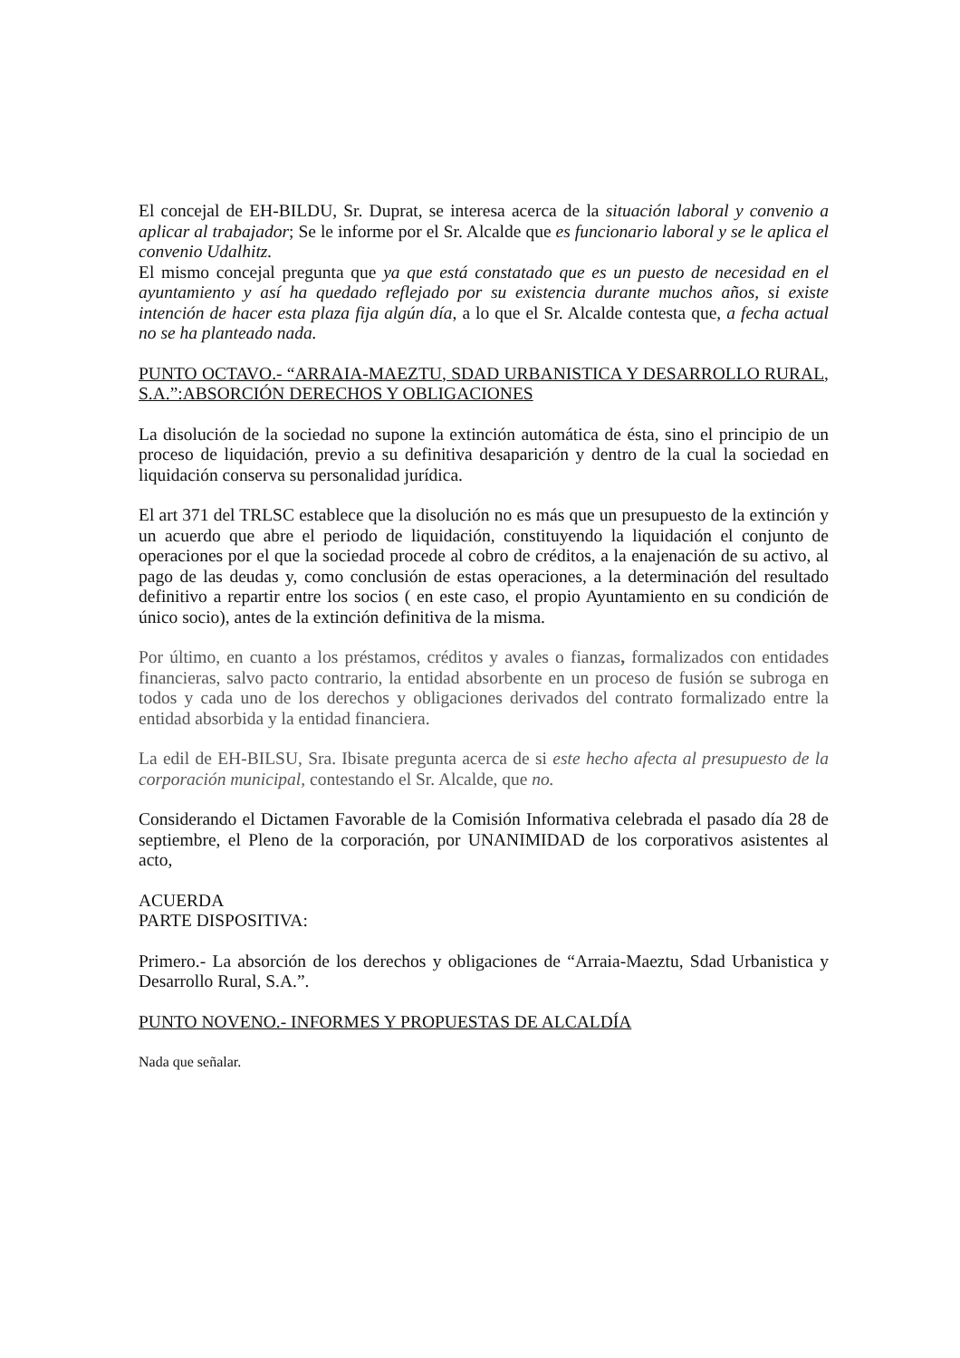El concejal de EH-BILDU, Sr. Duprat, se interesa acerca de la situación laboral y convenio a aplicar al trabajador; Se le informe por el Sr. Alcalde que es funcionario laboral y se le aplica el convenio Udalhitz.
El mismo concejal pregunta que ya que está constatado que es un puesto de necesidad en el ayuntamiento y así ha quedado reflejado por su existencia durante muchos años, si existe intención de hacer esta plaza fija algún día, a lo que el Sr. Alcalde contesta que, a fecha actual no se ha planteado nada.
PUNTO OCTAVO.- “ARRAIA-MAEZTU, SDAD URBANISTICA Y DESARROLLO RURAL, S.A.”:ABSORCIÓN DERECHOS Y OBLIGACIONES
La disolución de la sociedad no supone la extinción automática de ésta, sino el principio de un proceso de liquidación, previo a su definitiva desaparición y dentro de la cual la sociedad en liquidación conserva su personalidad jurídica.
El art 371 del TRLSC establece que la disolución no es más que un presupuesto de la extinción y un acuerdo que abre el periodo de liquidación, constituyendo la liquidación el conjunto de operaciones por el que la sociedad procede al cobro de créditos, a la enajenación de su activo, al pago de las deudas y, como conclusión de estas operaciones, a la determinación del resultado definitivo a repartir entre los socios ( en este caso, el propio Ayuntamiento en su condición de único socio), antes de la extinción definitiva de la misma.
Por último, en cuanto a los préstamos, créditos y avales o fianzas, formalizados con entidades financieras, salvo pacto contrario, la entidad absorbente en un proceso de fusión se subroga en todos y cada uno de los derechos y obligaciones derivados del contrato formalizado entre la entidad absorbida y la entidad financiera.
La edil de EH-BILSU, Sra. Ibisate pregunta acerca de si este hecho afecta al presupuesto de la corporación municipal, contestando el Sr. Alcalde, que no.
Considerando el Dictamen Favorable de la Comisión Informativa celebrada el pasado día 28 de septiembre, el Pleno de la corporación, por UNANIMIDAD de los corporativos asistentes al acto,
ACUERDA
PARTE DISPOSITIVA:
Primero.- La absorción de los derechos y obligaciones de “Arraia-Maeztu, Sdad Urbanistica y Desarrollo Rural, S.A.”.
PUNTO NOVENO.- INFORMES Y PROPUESTAS DE ALCALDÍA
Nada que señalar.